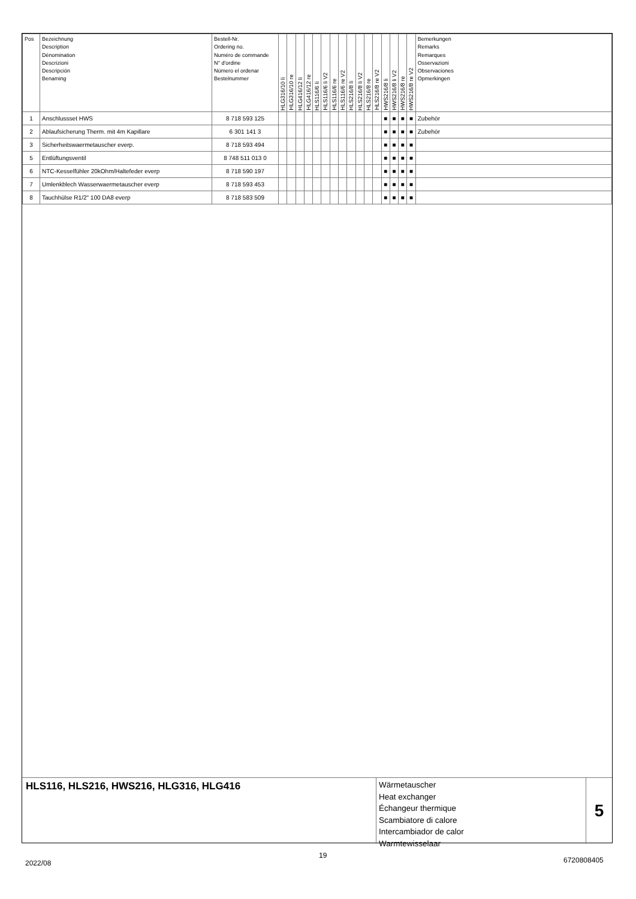| Pos | Bezeichnung Description Dénomination Descrizioni Descripción Benaming | Bestell-Nr. Ordering no. Numéro de commande N° d'ordine Número el ordenar Bestelnummer | HLG316/10 li | HLG316/10 re | HLG416/12 li | HLG416/12 re | HLS116/6 li | HLS116/6 li V2 | HLS116/6 re | HLS116/6 re V2 | HLS216/8 li | HLS216/8 li V2 | HLS216/8 re | HLS216/8 re V2 | HWS216/8 li | HWS216/8 li V2 | HWS216/8 re | HWS216/8 re V2 | Bemerkungen Remarks Remarques Osservazioni Observaciones Opmerkingen |
| --- | --- | --- | --- | --- | --- | --- | --- | --- | --- | --- | --- | --- | --- | --- | --- | --- | --- | --- | --- |
| 1 | Anschlussset HWS | 8 718 593 125 | | | | | | | | | | | | | ■ | ■ | ■ | ■ | Zubehör |
| 2 | Ablaufsicherung Therm. mit 4m Kapillare | 6 301 141 3 | | | | | | | | | | | | | ■ | ■ | ■ | ■ | Zubehör |
| 3 | Sicherheitswaermetauscher everp. | 8 718 593 494 | | | | | | | | | | | | | ■ | ■ | ■ | ■ | |
| 5 | Entlüftungsventil | 8 748 511 013 0 | | | | | | | | | | | | | ■ | ■ | ■ | ■ | |
| 6 | NTC-Kesselfühler 20kOhm/Haltefeder everp | 8 718 590 197 | | | | | | | | | | | | | ■ | ■ | ■ | ■ | |
| 7 | Umlenkblech Wasserwaermetauscher everp | 8 718 593 453 | | | | | | | | | | | | | ■ | ■ | ■ | ■ | |
| 8 | Tauchhülse R1/2" 100 DA8 everp | 8 718 583 509 | | | | | | | | | | | | | ■ | ■ | ■ | ■ | |
HLS116, HLS216, HWS216, HLG316, HLG416
Wärmetauscher
Heat exchanger
Échangeur thermique
Scambiatore di calore
Intercambiador de calor
Warmtewisselaar
5
2022/08
19
6720808405